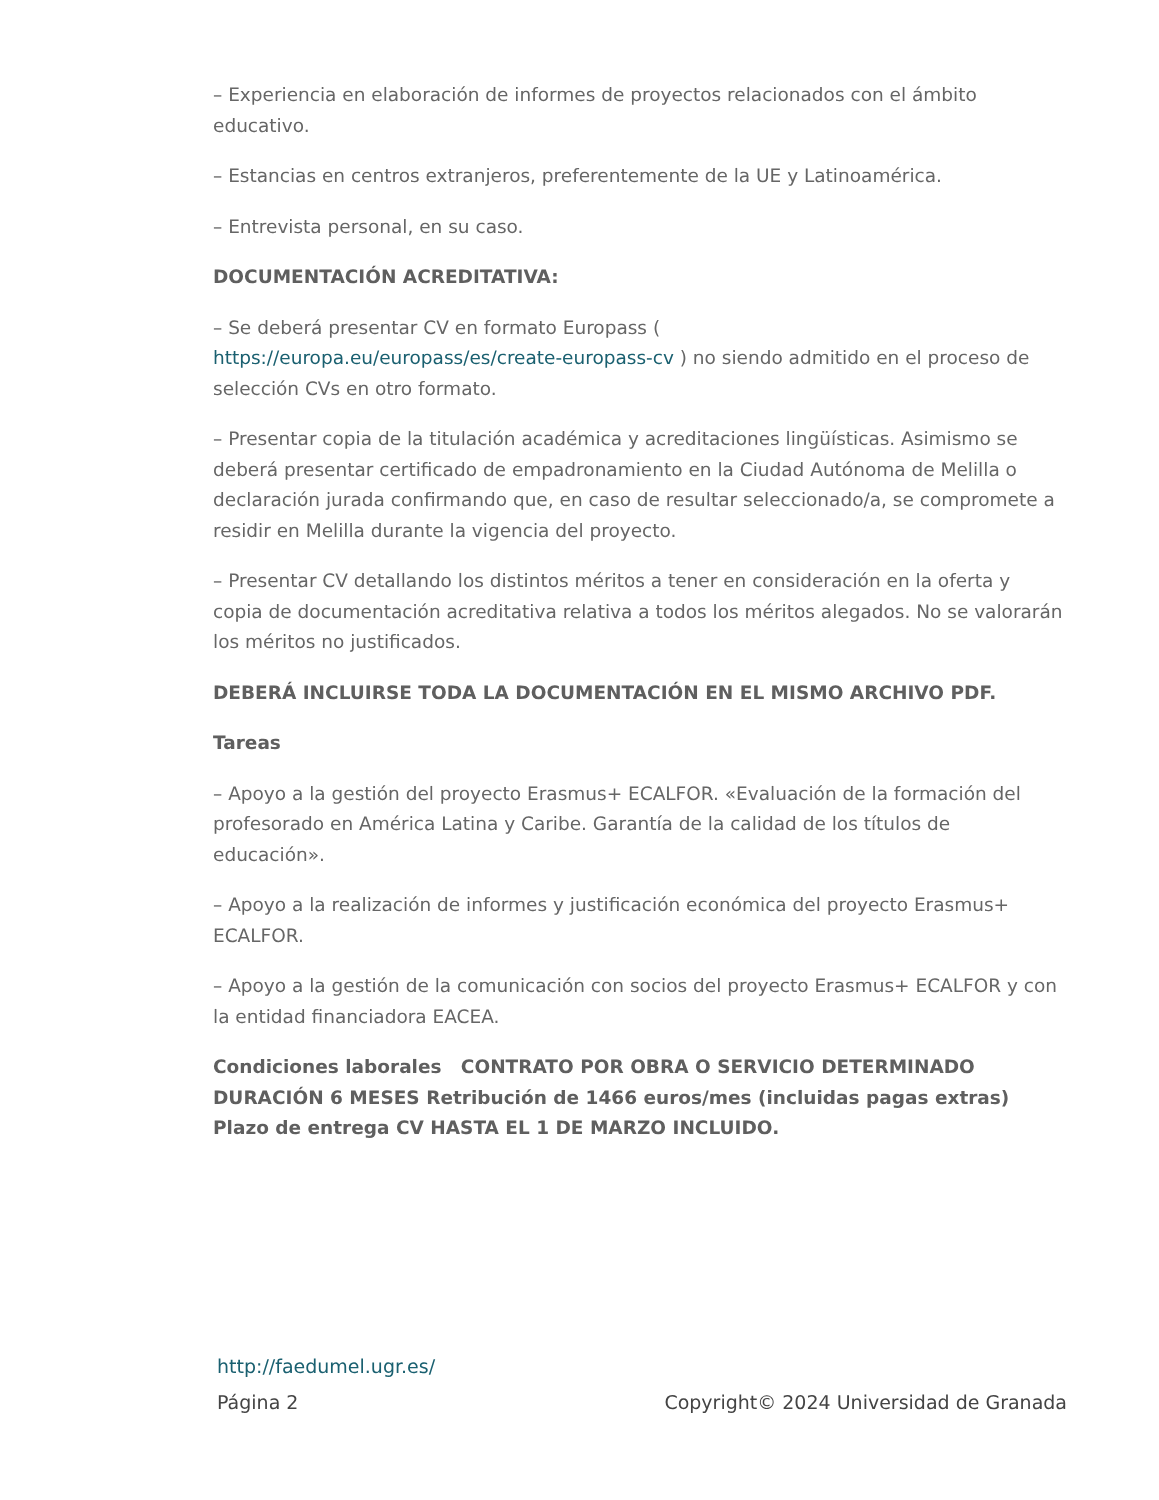– Experiencia en elaboración de informes de proyectos relacionados con el ámbito educativo.
– Estancias en centros extranjeros, preferentemente de la UE y Latinoamérica.
– Entrevista personal, en su caso.
DOCUMENTACIÓN ACREDITATIVA:
– Se deberá presentar CV en formato Europass (
https://europa.eu/europass/es/create-europass-cv ) no siendo admitido en el proceso de selección CVs en otro formato.
– Presentar copia de la titulación académica y acreditaciones lingüísticas. Asimismo se deberá presentar certificado de empadronamiento en la Ciudad Autónoma de Melilla o declaración jurada confirmando que, en caso de resultar seleccionado/a, se compromete a residir en Melilla durante la vigencia del proyecto.
– Presentar CV detallando los distintos méritos a tener en consideración en la oferta y copia de documentación acreditativa relativa a todos los méritos alegados. No se valorarán los méritos no justificados.
DEBERÁ INCLUIRSE TODA LA DOCUMENTACIÓN EN EL MISMO ARCHIVO PDF.
Tareas
– Apoyo a la gestión del proyecto Erasmus+ ECALFOR. «Evaluación de la formación del profesorado en América Latina y Caribe. Garantía de la calidad de los títulos de educación».
– Apoyo a la realización de informes y justificación económica del proyecto Erasmus+ ECALFOR.
– Apoyo a la gestión de la comunicación con socios del proyecto Erasmus+ ECALFOR y con la entidad financiadora EACEA.
Condiciones laborales CONTRATO POR OBRA O SERVICIO DETERMINADO DURACIÓN 6 MESES Retribución de 1466 euros/mes (incluidas pagas extras) Plazo de entrega CV HASTA EL 1 DE MARZO INCLUIDO.
http://faedumel.ugr.es/
Página 2 Copyright© 2024 Universidad de Granada